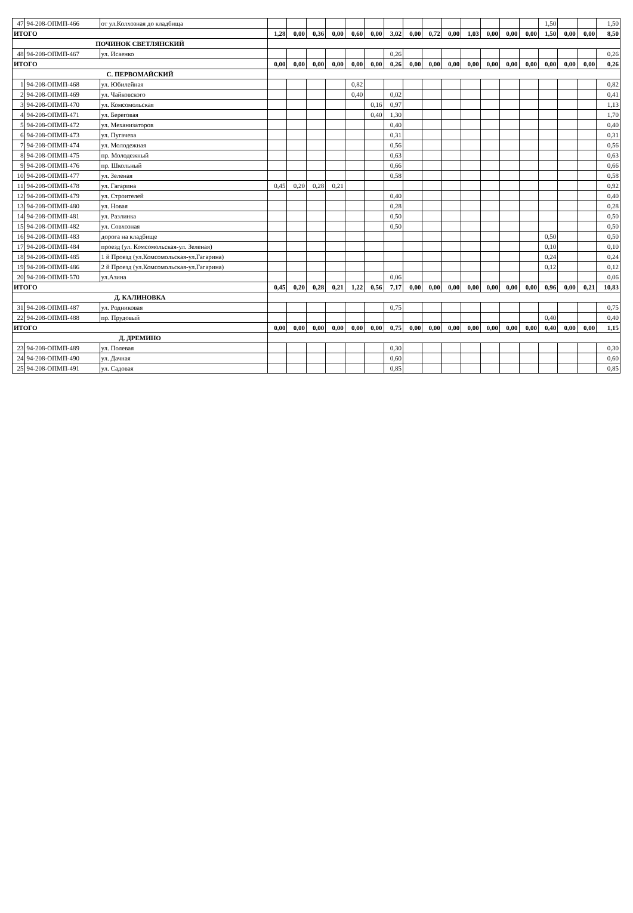| 47 | 94-208-ОПМП-466 | от ул.Колхозная до кладбища | | | | | | | | | | | | | | | 1,50 | | | 1,50 |
| ИТОГО | | | 1,28 | 0,00 | 0,36 | 0,00 | 0,60 | 0,00 | 3,02 | 0,00 | 0,72 | 0,00 | 1,03 | 0,00 | 0,00 | 0,00 | 1,50 | 0,00 | 0,00 | 8,50 |
| ПОЧИНОК СВЕТЛЯНСКИЙ | | | | | | | | | | | | | | | | | | | | |
| 48 | 94-208-ОПМП-467 | ул. Исаенко | | | | | | | 0,26 | | | | | | | | | | | 0,26 |
| ИТОГО | | | 0,00 | 0,00 | 0,00 | 0,00 | 0,00 | 0,00 | 0,26 | 0,00 | 0,00 | 0,00 | 0,00 | 0,00 | 0,00 | 0,00 | 0,00 | 0,00 | 0,00 | 0,26 |
| С. ПЕРВОМАЙСКИЙ | | | | | | | | | | | | | | | | | | | | |
| 1 | 94-208-ОПМП-468 | ул. Юбилейная | | | | | 0,82 | | | | | | | | | | | | | 0,82 |
| 2 | 94-208-ОПМП-469 | ул. Чайковского | | | | | 0,40 | | 0,02 | | | | | | | | | | | 0,41 |
| 3 | 94-208-ОПМП-470 | ул. Комсомольская | | | | | | 0,16 | 0,97 | | | | | | | | | | | 1,13 |
| 4 | 94-208-ОПМП-471 | ул. Береговая | | | | | | 0,40 | 1,30 | | | | | | | | | | | 1,70 |
| 5 | 94-208-ОПМП-472 | ул. Механизаторов | | | | | | | 0,40 | | | | | | | | | | | 0,40 |
| 6 | 94-208-ОПМП-473 | ул. Пугачева | | | | | | | 0,31 | | | | | | | | | | | 0,31 |
| 7 | 94-208-ОПМП-474 | ул. Молодежная | | | | | | | 0,56 | | | | | | | | | | | 0,56 |
| 8 | 94-208-ОПМП-475 | пр. Молодежный | | | | | | | 0,63 | | | | | | | | | | | 0,63 |
| 9 | 94-208-ОПМП-476 | пр. Школьный | | | | | | | 0,66 | | | | | | | | | | | 0,66 |
| 10 | 94-208-ОПМП-477 | ул. Зеленая | | | | | | | 0,58 | | | | | | | | | | | 0,58 |
| 11 | 94-208-ОПМП-478 | ул. Гагарина | 0,45 | 0,20 | 0,28 | 0,21 | | | | | | | | | | | | | | 0,92 |
| 12 | 94-208-ОПМП-479 | ул. Строителей | | | | | | | 0,40 | | | | | | | | | | | 0,40 |
| 13 | 94-208-ОПМП-480 | ул. Новая | | | | | | | 0,28 | | | | | | | | | | | 0,28 |
| 14 | 94-208-ОПМП-481 | ул. Разлинка | | | | | | | 0,50 | | | | | | | | | | | 0,50 |
| 15 | 94-208-ОПМП-482 | ул. Совхозная | | | | | | | 0,50 | | | | | | | | | | | 0,50 |
| 16 | 94-208-ОПМП-483 | дорога на кладбище | | | | | | | | | | | | | | | 0,50 | | | 0,50 |
| 17 | 94-208-ОПМП-484 | проезд (ул. Комсомольская-ул. Зеленая) | | | | | | | | | | | | | | | 0,10 | | | 0,10 |
| 18 | 94-208-ОПМП-485 | 1 й Проезд (ул.Комсомольская-ул.Гагарина) | | | | | | | | | | | | | | | 0,24 | | | 0,24 |
| 19 | 94-208-ОПМП-486 | 2 й Проезд (ул.Комсомольская-ул.Гагарина) | | | | | | | | | | | | | | | 0,12 | | | 0,12 |
| 20 | 94-208-ОПМП-570 | ул.Азина | | | | | | | 0,06 | | | | | | | | | | | 0,06 |
| ИТОГО | | | 0,45 | 0,20 | 0,28 | 0,21 | 1,22 | 0,56 | 7,17 | 0,00 | 0,00 | 0,00 | 0,00 | 0,00 | 0,00 | 0,00 | 0,96 | 0,00 | 0,21 | 10,83 |
| Д. КАЛИНОВКА | | | | | | | | | | | | | | | | | | | | |
| 31 | 94-208-ОПМП-487 | ул. Родниковая | | | | | | | 0,75 | | | | | | | | | | | 0,75 |
| 22 | 94-208-ОПМП-488 | пр. Прудовый | | | | | | | | | | | | | | | 0,40 | | | 0,40 |
| ИТОГО | | | 0,00 | 0,00 | 0,00 | 0,00 | 0,00 | 0,00 | 0,75 | 0,00 | 0,00 | 0,00 | 0,00 | 0,00 | 0,00 | 0,00 | 0,40 | 0,00 | 0,00 | 1,15 |
| Д. ДРЕМИНО | | | | | | | | | | | | | | | | | | | | |
| 23 | 94-208-ОПМП-489 | ул. Полевая | | | | | | | 0,30 | | | | | | | | | | | 0,30 |
| 24 | 94-208-ОПМП-490 | ул. Дачная | | | | | | | 0,60 | | | | | | | | | | | 0,60 |
| 25 | 94-208-ОПМП-491 | ул. Садовая | | | | | | | 0,85 | | | | | | | | | | | 0,85 |